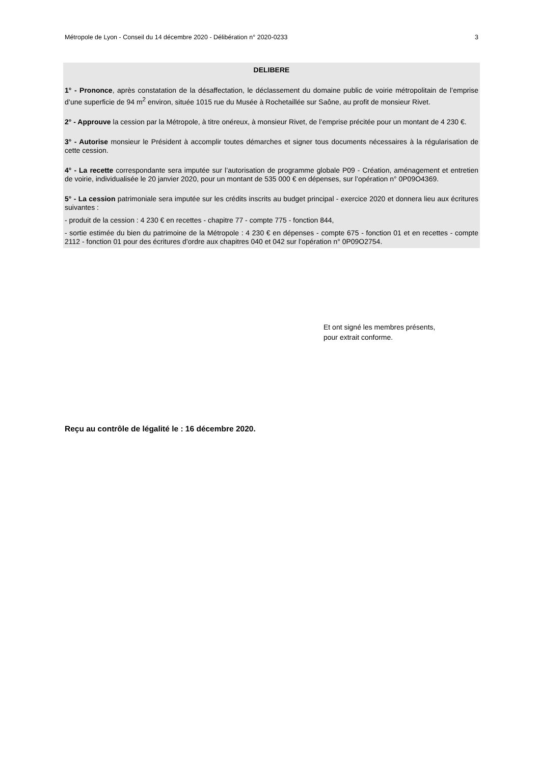Métropole de Lyon - Conseil du 14 décembre 2020 - Délibération n° 2020-0233 3
DELIBERE
1° - Prononce, après constatation de la désaffectation, le déclassement du domaine public de voirie métropolitain de l’emprise d’une superficie de 94 m<sup>2</sup> environ, située 1015 rue du Musée à Rochetaillée sur Saône, au profit de monsieur Rivet.
2° - Approuve la cession par la Métropole, à titre onéreux, à monsieur Rivet, de l’emprise précitée pour un montant de 4 230 €.
3° - Autorise monsieur le Président à accomplir toutes démarches et signer tous documents nécessaires à la régularisation de cette cession.
4° - La recette correspondante sera imputée sur l’autorisation de programme globale P09 - Création, aménagement et entretien de voirie, individualisée le 20 janvier 2020, pour un montant de 535 000 € en dépenses, sur l’opération n° 0P09O4369.
5° - La cession patrimoniale sera imputée sur les crédits inscrits au budget principal - exercice 2020 et donnera lieu aux écritures suivantes :
- produit de la cession : 4 230 € en recettes - chapitre 77 - compte 775 - fonction 844,
- sortie estimée du bien du patrimoine de la Métropole : 4 230 € en dépenses - compte 675 - fonction 01 et en recettes - compte 2112 - fonction 01 pour des écritures d’ordre aux chapitres 040 et 042 sur l’opération n° 0P09O2754.
Et ont signé les membres présents,
pour extrait conforme.
Reçu au contrôle de légalité le : 16 décembre 2020.